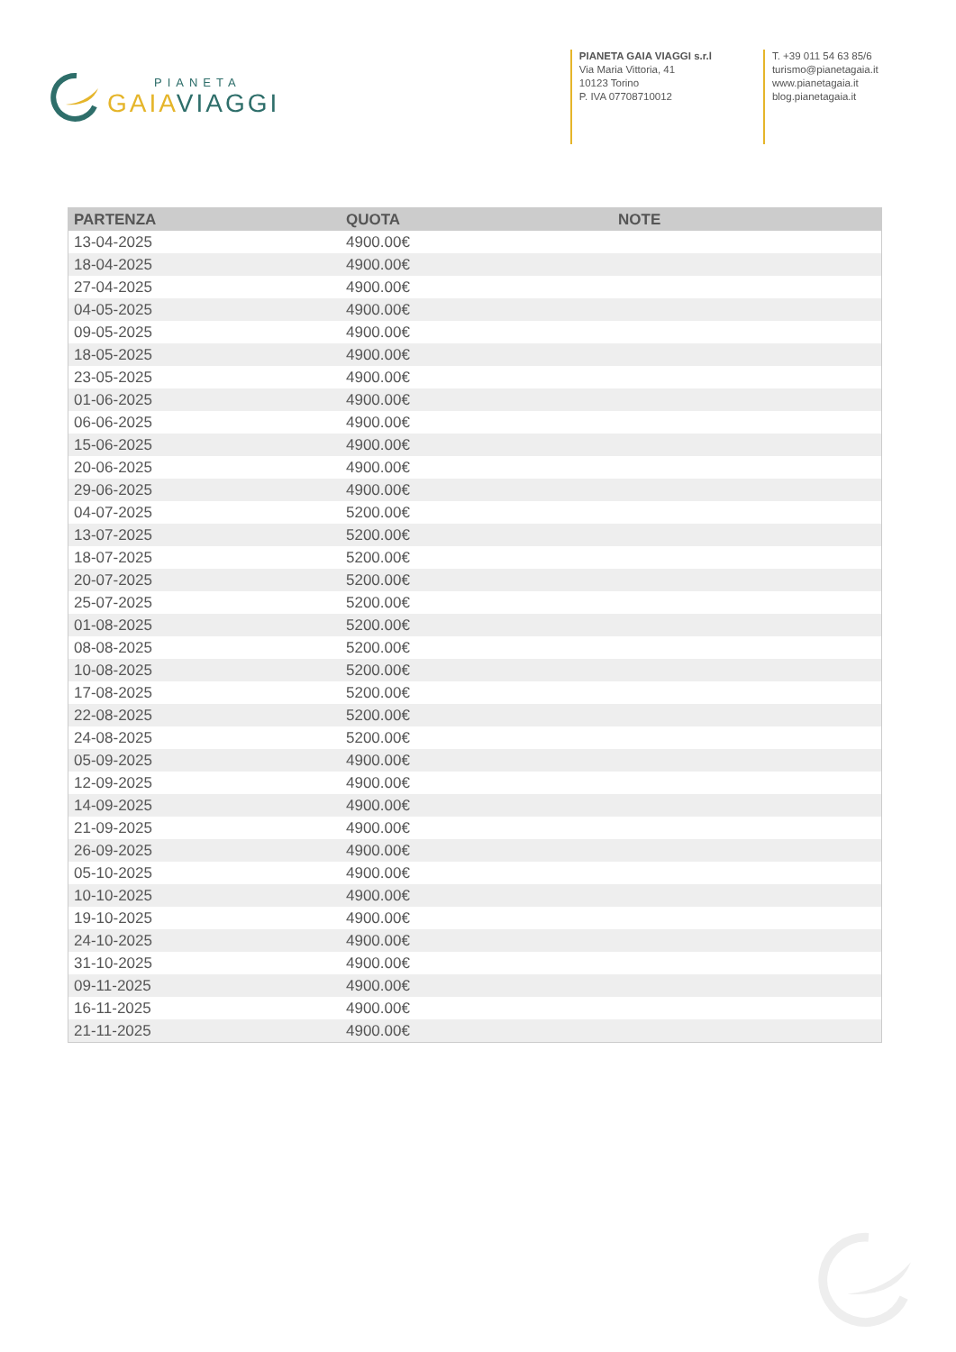PIANETA
GAIAVIAGGI
PIANETA GAIA VIAGGI s.r.l
Via Maria Vittoria, 41
10123 Torino
P. IVA 07708710012
T. +39 011 54 63 85/6
turismo@pianetagaia.it
www.pianetagaia.it
blog.pianetagaia.it
| PARTENZA | QUOTA | NOTE |
| --- | --- | --- |
| 13-04-2025 | 4900.00€ | |
| 18-04-2025 | 4900.00€ | |
| 27-04-2025 | 4900.00€ | |
| 04-05-2025 | 4900.00€ | |
| 09-05-2025 | 4900.00€ | |
| 18-05-2025 | 4900.00€ | |
| 23-05-2025 | 4900.00€ | |
| 01-06-2025 | 4900.00€ | |
| 06-06-2025 | 4900.00€ | |
| 15-06-2025 | 4900.00€ | |
| 20-06-2025 | 4900.00€ | |
| 29-06-2025 | 4900.00€ | |
| 04-07-2025 | 5200.00€ | |
| 13-07-2025 | 5200.00€ | |
| 18-07-2025 | 5200.00€ | |
| 20-07-2025 | 5200.00€ | |
| 25-07-2025 | 5200.00€ | |
| 01-08-2025 | 5200.00€ | |
| 08-08-2025 | 5200.00€ | |
| 10-08-2025 | 5200.00€ | |
| 17-08-2025 | 5200.00€ | |
| 22-08-2025 | 5200.00€ | |
| 24-08-2025 | 5200.00€ | |
| 05-09-2025 | 4900.00€ | |
| 12-09-2025 | 4900.00€ | |
| 14-09-2025 | 4900.00€ | |
| 21-09-2025 | 4900.00€ | |
| 26-09-2025 | 4900.00€ | |
| 05-10-2025 | 4900.00€ | |
| 10-10-2025 | 4900.00€ | |
| 19-10-2025 | 4900.00€ | |
| 24-10-2025 | 4900.00€ | |
| 31-10-2025 | 4900.00€ | |
| 09-11-2025 | 4900.00€ | |
| 16-11-2025 | 4900.00€ | |
| 21-11-2025 | 4900.00€ | |